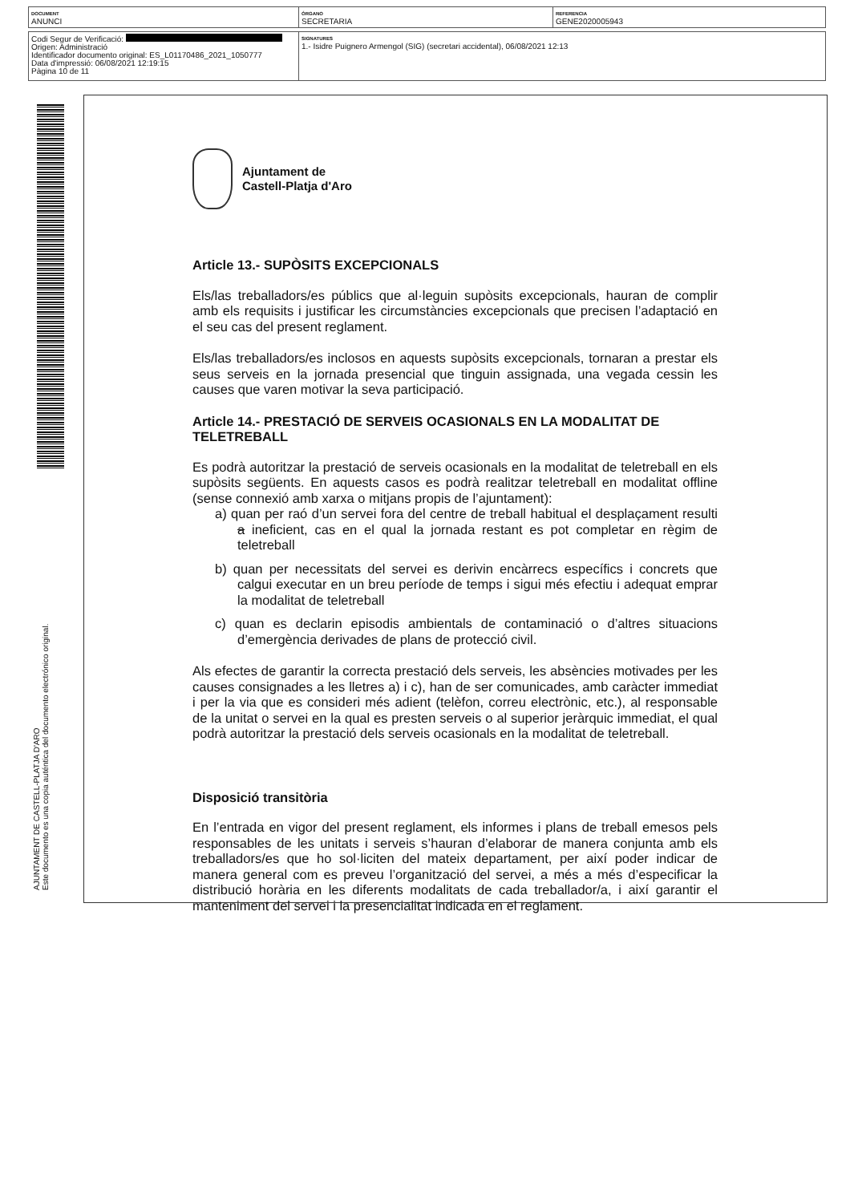| DOCUMENT ANUNCI | ÓRGANO SECRETARIA | REFERENCIA GENE2020005943 |
| Codi Segur de Verificació: Origen: Administració Identificador documento original: ES_L01170486_2021_1050777 Data d'impressió: 06/08/2021 12:19:15 Pàgina 10 de 11 | SIGNATURES 1.- Isidre Puignero Armengol (SIG) (secretari accidental), 06/08/2021 12:13 |
Ajuntament de
Castell-Platja d'Aro
Article 13.- SUPÒSITS EXCEPCIONALS
Els/las treballadors/es públics que al·leguin supòsits excepcionals, hauran de complir amb els requisits i justificar les circumstàncies excepcionals que precisen l’adaptació en el seu cas del present reglament.
Els/las treballadors/es inclosos en aquests supòsits excepcionals, tornaran a prestar els seus serveis en la jornada presencial que tinguin assignada, una vegada cessin les causes que varen motivar la seva participació.
Article 14.- PRESTACIÓ DE SERVEIS OCASIONALS EN LA MODALITAT DE TELETREBALL
Es podrà autoritzar la prestació de serveis ocasionals en la modalitat de teletreball en els supòsits següents. En aquests casos es podrà realitzar teletreball en modalitat offline (sense connexió amb xarxa o mitjans propis de l’ajuntament):
a) quan per raó d’un servei fora del centre de treball habitual el desplaçament resulti a ineficient, cas en el qual la jornada restant es pot completar en règim de teletreball
b) quan per necessitats del servei es derivin encàrrecs específics i concrets que calgui executar en un breu període de temps i sigui més efectiu i adequat emprar la modalitat de teletreball
c) quan es declarin episodis ambientals de contaminació o d’altres situacions d’emergència derivades de plans de protecció civil.
Als efectes de garantir la correcta prestació dels serveis, les absències motivades per les causes consignades a les lletres a) i c), han de ser comunicades, amb caràcter immediat i per la via que es consideri més adient (telèfon, correu electrònic, etc.), al responsable de la unitat o servei en la qual es presten serveis o al superior jeràrquic immediat, el qual podrà autoritzar la prestació dels serveis ocasionals en la modalitat de teletreball.
Disposició transitòria
En l’entrada en vigor del present reglament, els informes i plans de treball emesos pels responsables de les unitats i serveis s’hauran d’elaborar de manera conjunta amb els treballadors/es que ho sol·liciten del mateix departament, per així poder indicar de manera general com es preveu l’organització del servei, a més a més d’especificar la distribució horària en les diferents modalitats de cada treballador/a, i així garantir el manteniment del servei i la presencialitat indicada en el reglament.
AJUNTAMENT DE CASTELL-PLATJA D'ARO
Este documento es una copia auténtica del documento electrónico original.